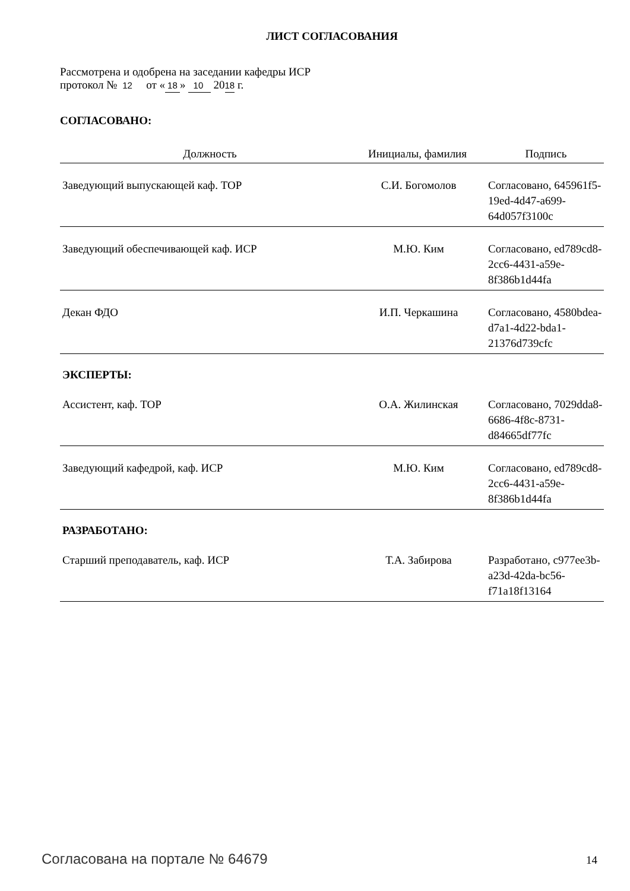ЛИСТ СОГЛАСОВАНИЯ
Рассмотрена и одобрена на заседании кафедры ИСР
протокол № 12 от « 18 » 10 2018 г.
СОГЛАСОВАНО:
| Должность | Инициалы, фамилия | Подпись |
| --- | --- | --- |
| Заведующий выпускающей каф. ТОР | С.И. Богомолов | Согласовано, 645961f5-19ed-4d47-a699-64d057f3100c |
| Заведующий обеспечивающей каф. ИСР | М.Ю. Ким | Согласовано, ed789cd8-2cc6-4431-a59e-8f386b1d44fa |
| Декан ФДО | И.П. Черкашина | Согласовано, 4580bdea-d7a1-4d22-bda1-21376d739cfc |
ЭКСПЕРТЫ:
| Ассистент, каф. ТОР | О.А. Жилинская | Согласовано, 7029dda8-6686-4f8c-8731-d84665df77fc |
| Заведующий кафедрой, каф. ИСР | М.Ю. Ким | Согласовано, ed789cd8-2cc6-4431-a59e-8f386b1d44fa |
РАЗРАБОТАНО:
| Старший преподаватель, каф. ИСР | Т.А. Забирова | Разработано, c977ee3b-a23d-42da-bc56-f71a18f13164 |
Согласована на портале № 64679 14